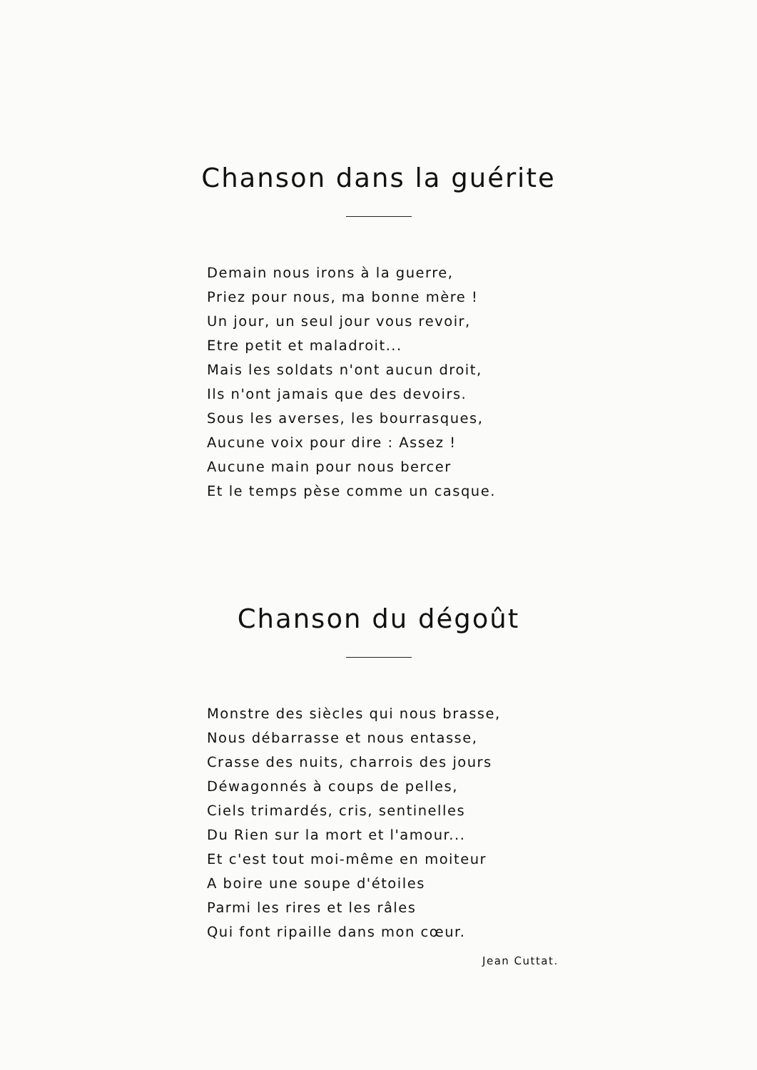Chanson dans la guérite
Demain nous irons à la guerre,
Priez pour nous, ma bonne mère !
Un jour, un seul jour vous revoir,
Etre petit et maladroit...
Mais les soldats n'ont aucun droit,
Ils n'ont jamais que des devoirs.
Sous les averses, les bourrasques,
Aucune voix pour dire : Assez !
Aucune main pour nous bercer
Et le temps pèse comme un casque.
Chanson du dégoût
Monstre des siècles qui nous brasse,
Nous débarrasse et nous entasse,
Crasse des nuits, charrois des jours
Déwagonnés à coups de pelles,
Ciels trimardés, cris, sentinelles
Du Rien sur la mort et l'amour...
Et c'est tout moi-même en moiteur
A boire une soupe d'étoiles
Parmi les rires et les râles
Qui font ripaille dans mon cœur.
Jean Cuttat.